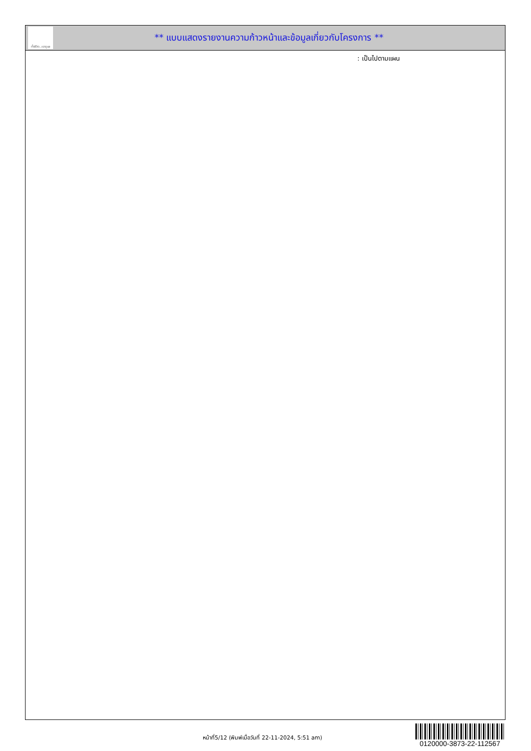ทั้งชีวิต..เราดูแล
** แบบแสดงรายงานความก้าวหน้าและข้อมูลเกี่ยวกับโครงการ **
: เป็นไปตามแผน
หน้าที่5/12 (พิมพ์เมื่อวันที่ 22-11-2024, 5:51 am)
0120000-3873-22-112567